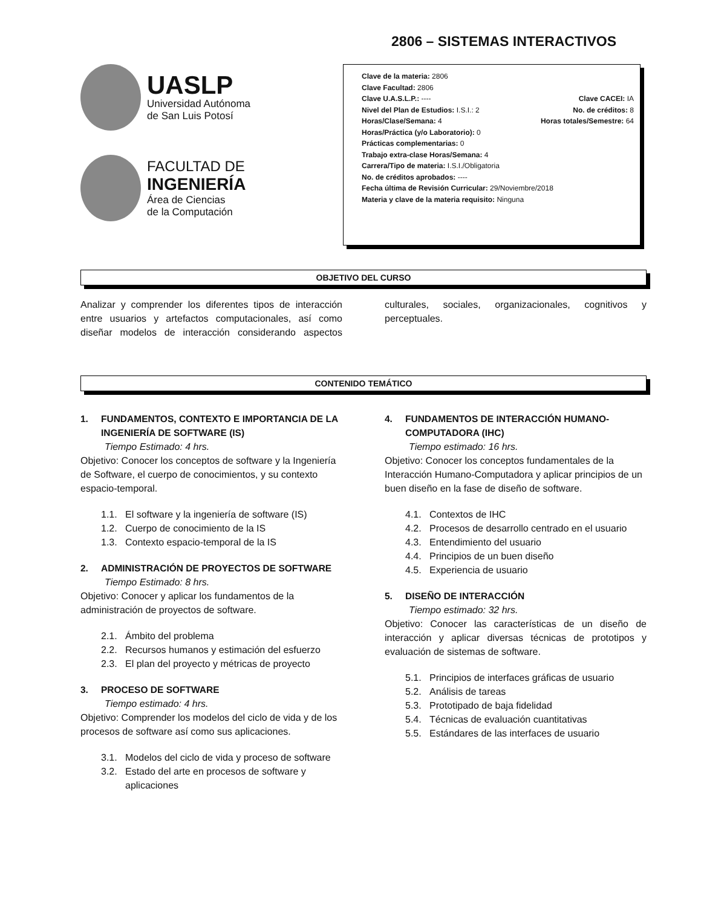2806 – SISTEMAS INTERACTIVOS
UASLP
Universidad Autónoma
de San Luis Potosí
FACULTAD DE
INGENIERÍA
Área de Ciencias
de la Computación
Clave de la materia: 2806
Clave Facultad: 2806
Clave U.A.S.L.P.: ---- Clave CACEI: IA
Nivel del Plan de Estudios: I.S.I.: 2 No. de créditos: 8
Horas/Clase/Semana: 4 Horas totales/Semestre: 64
Horas/Práctica (y/o Laboratorio): 0
Prácticas complementarias: 0
Trabajo extra-clase Horas/Semana: 4
Carrera/Tipo de materia: I.S.I./Obligatoria
No. de créditos aprobados: ----
Fecha última de Revisión Curricular: 29/Noviembre/2018
Materia y clave de la materia requisito: Ninguna
OBJETIVO DEL CURSO
Analizar y comprender los diferentes tipos de interacción entre usuarios y artefactos computacionales, así como diseñar modelos de interacción considerando aspectos culturales, sociales, organizacionales, cognitivos y perceptuales.
CONTENIDO TEMÁTICO
1. FUNDAMENTOS, CONTEXTO E IMPORTANCIA DE LA INGENIERÍA DE SOFTWARE (IS)
Tiempo Estimado: 4 hrs.
Objetivo: Conocer los conceptos de software y la Ingeniería de Software, el cuerpo de conocimientos, y su contexto espacio-temporal.
1.1. El software y la ingeniería de software (IS)
1.2. Cuerpo de conocimiento de la IS
1.3. Contexto espacio-temporal de la IS
2. ADMINISTRACIÓN DE PROYECTOS DE SOFTWARE
Tiempo Estimado: 8 hrs.
Objetivo: Conocer y aplicar los fundamentos de la administración de proyectos de software.
2.1. Ámbito del problema
2.2. Recursos humanos y estimación del esfuerzo
2.3. El plan del proyecto y métricas de proyecto
3. PROCESO DE SOFTWARE
Tiempo estimado: 4 hrs.
Objetivo: Comprender los modelos del ciclo de vida y de los procesos de software así como sus aplicaciones.
3.1. Modelos del ciclo de vida y proceso de software
3.2. Estado del arte en procesos de software y aplicaciones
4. FUNDAMENTOS DE INTERACCIÓN HUMANO-COMPUTADORA (IHC)
Tiempo estimado: 16 hrs.
Objetivo: Conocer los conceptos fundamentales de la Interacción Humano-Computadora y aplicar principios de un buen diseño en la fase de diseño de software.
4.1. Contextos de IHC
4.2. Procesos de desarrollo centrado en el usuario
4.3. Entendimiento del usuario
4.4. Principios de un buen diseño
4.5. Experiencia de usuario
5. DISEÑO DE INTERACCIÓN
Tiempo estimado: 32 hrs.
Objetivo: Conocer las características de un diseño de interacción y aplicar diversas técnicas de prototipos y evaluación de sistemas de software.
5.1. Principios de interfaces gráficas de usuario
5.2. Análisis de tareas
5.3. Prototipado de baja fidelidad
5.4. Técnicas de evaluación cuantitativas
5.5. Estándares de las interfaces de usuario